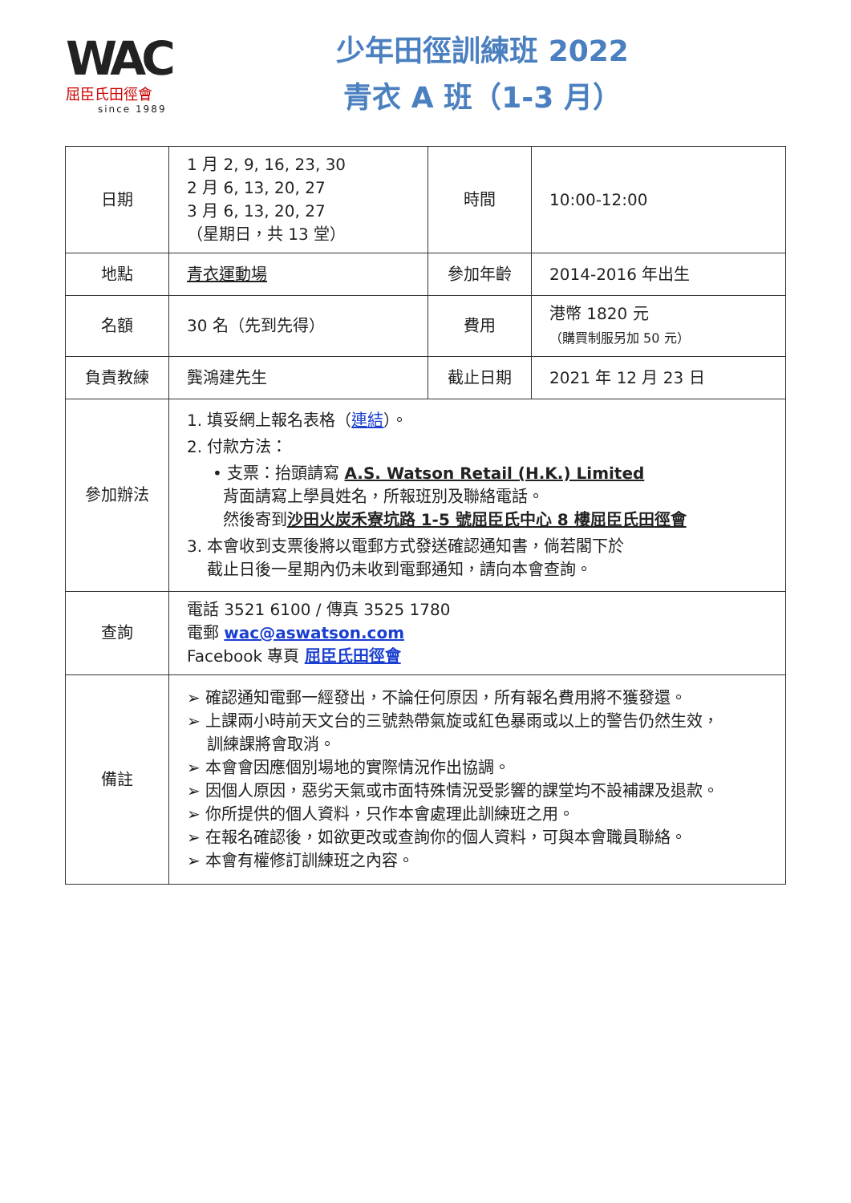WAC
屈臣氏田徑會
since 1989
少年田徑訓練班 2022
青衣 A 班（1-3 月）
| 日期 | 1 月 2, 9, 16, 23, 30 2 月 6, 13, 20, 27 3 月 6, 13, 20, 27 （星期日，共 13 堂） | 時間 | 10:00-12:00 |
| 地點 | 青衣運動場 | 參加年齡 | 2014-2016 年出生 |
| 名額 | 30 名（先到先得） | 費用 | 港幣 1820 元 （購買制服另加 50 元） |
| 負責教練 | 龔鴻建先生 | 截止日期 | 2021 年 12 月 23 日 |
| 參加辦法 | 1. 填妥網上報名表格（ 連結 ）。 2. 付款方法： • 支票：抬頭請寫 A.S. Watson Retail (H.K.) Limited 背面請寫上學員姓名，所報班別及聯絡電話。 然後寄到 沙田火炭禾寮坑路 1-5 號屈臣氏中心 8 樓屈臣氏田徑會 3. 本會收到支票後將以電郵方式發送確認通知書，倘若閣下於 截止日後一星期內仍未收到電郵通知，請向本會查詢。 | | |
| 查詢 | 電話 3521 6100 / 傳真 3525 1780 電郵 wac@aswatson.com Facebook 專頁 屈臣氏田徑會 | | |
| 備註 | ➢ 確認通知電郵一經發出，不論任何原因，所有報名費用將不獲發還。 ➢ 上課兩小時前天文台的三號熱帶氣旋或紅色暴雨或以上的警告仍然生效， 訓練課將會取消。 ➢ 本會會因應個別場地的實際情況作出協調。 ➢ 因個人原因，惡劣天氣或市面特殊情況受影響的課堂均不設補課及退款。 ➢ 你所提供的個人資料，只作本會處理此訓練班之用。 ➢ 在報名確認後，如欲更改或查詢你的個人資料，可與本會職員聯絡。 ➢ 本會有權修訂訓練班之內容。 | | |